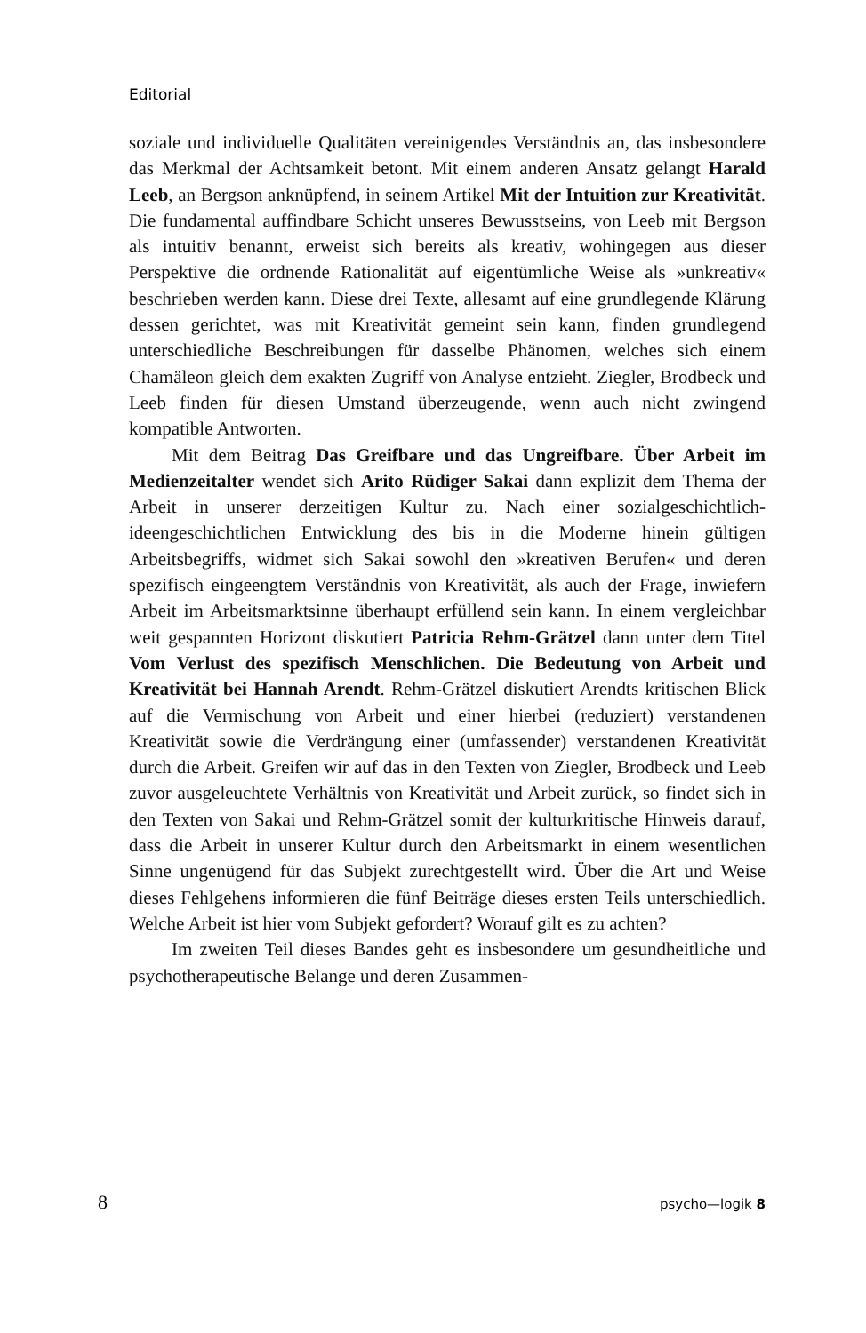Editorial
soziale und individuelle Qualitäten vereinigendes Verständnis an, das insbesondere das Merkmal der Achtsamkeit betont. Mit einem anderen Ansatz gelangt Harald Leeb, an Bergson anknüpfend, in seinem Artikel Mit der Intuition zur Kreativität. Die fundamental auffindbare Schicht unseres Bewusstseins, von Leeb mit Bergson als intuitiv benannt, erweist sich bereits als kreativ, wohingegen aus dieser Perspektive die ordnende Rationalität auf eigentümliche Weise als »unkreativ« beschrieben werden kann. Diese drei Texte, allesamt auf eine grundlegende Klärung dessen gerichtet, was mit Kreativität gemeint sein kann, finden grundlegend unterschiedliche Beschreibungen für dasselbe Phänomen, welches sich einem Chamäleon gleich dem exakten Zugriff von Analyse entzieht. Ziegler, Brodbeck und Leeb finden für diesen Umstand überzeugende, wenn auch nicht zwingend kompatible Antworten.
Mit dem Beitrag Das Greifbare und das Ungreifbare. Über Arbeit im Medienzeitalter wendet sich Arito Rüdiger Sakai dann explizit dem Thema der Arbeit in unserer derzeitigen Kultur zu. Nach einer sozialgeschichtlich-ideengeschichtlichen Entwicklung des bis in die Moderne hinein gültigen Arbeitsbegriffs, widmet sich Sakai sowohl den »kreativen Berufen« und deren spezifisch eingeengtem Verständnis von Kreativität, als auch der Frage, inwiefern Arbeit im Arbeitsmarktsinne überhaupt erfüllend sein kann. In einem vergleichbar weit gespannten Horizont diskutiert Patricia Rehm-Grätzel dann unter dem Titel Vom Verlust des spezifisch Menschlichen. Die Bedeutung von Arbeit und Kreativität bei Hannah Arendt. Rehm-Grätzel diskutiert Arendts kritischen Blick auf die Vermischung von Arbeit und einer hierbei (reduziert) verstandenen Kreativität sowie die Verdrängung einer (umfassender) verstandenen Kreativität durch die Arbeit. Greifen wir auf das in den Texten von Ziegler, Brodbeck und Leeb zuvor ausgeleuchtete Verhältnis von Kreativität und Arbeit zurück, so findet sich in den Texten von Sakai und Rehm-Grätzel somit der kulturkritische Hinweis darauf, dass die Arbeit in unserer Kultur durch den Arbeitsmarkt in einem wesentlichen Sinne ungenügend für das Subjekt zurechtgestellt wird. Über die Art und Weise dieses Fehlgehens informieren die fünf Beiträge dieses ersten Teils unterschiedlich. Welche Arbeit ist hier vom Subjekt gefordert? Worauf gilt es zu achten?
Im zweiten Teil dieses Bandes geht es insbesondere um gesundheitliche und psychotherapeutische Belange und deren Zusammen-
8 psycho—logik 8